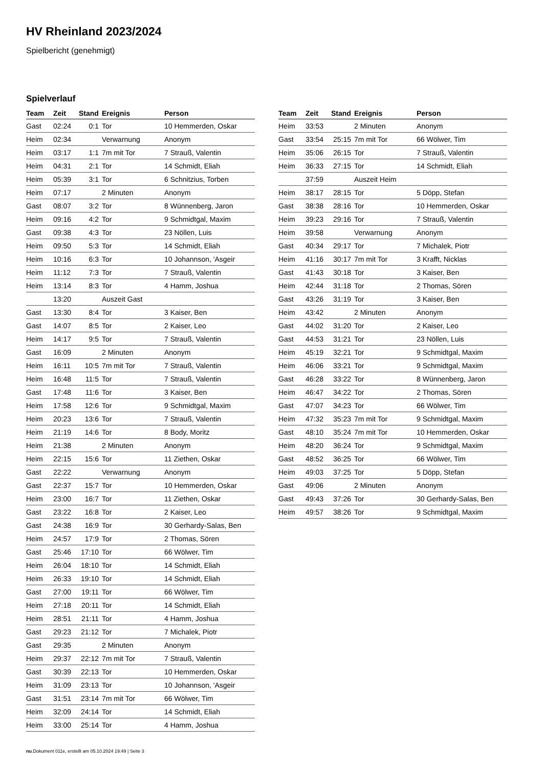HV Rheinland 2023/2024
Spielbericht (genehmigt)
Spielverlauf
| Team | Zeit | Stand | Ereignis | Person |
| --- | --- | --- | --- | --- |
| Gast | 02:24 | 0:1 | Tor | 10 Hemmerden, Oskar |
| Heim | 02:34 | | Verwarnung | Anonym |
| Heim | 03:17 | 1:1 | 7m mit Tor | 7 Strauß, Valentin |
| Heim | 04:31 | 2:1 | Tor | 14 Schmidt, Eliah |
| Heim | 05:39 | 3:1 | Tor | 6 Schnitzius, Torben |
| Heim | 07:17 | | 2 Minuten | Anonym |
| Gast | 08:07 | 3:2 | Tor | 8 Wünnenberg, Jaron |
| Heim | 09:16 | 4:2 | Tor | 9 Schmidtgal, Maxim |
| Gast | 09:38 | 4:3 | Tor | 23 Nöllen, Luis |
| Heim | 09:50 | 5:3 | Tor | 14 Schmidt, Eliah |
| Heim | 10:16 | 6:3 | Tor | 10 Johannson, 'Asgeir |
| Heim | 11:12 | 7:3 | Tor | 7 Strauß, Valentin |
| Heim | 13:14 | 8:3 | Tor | 4 Hamm, Joshua |
| | 13:20 | | Auszeit Gast | |
| Gast | 13:30 | 8:4 | Tor | 3 Kaiser, Ben |
| Gast | 14:07 | 8:5 | Tor | 2 Kaiser, Leo |
| Heim | 14:17 | 9:5 | Tor | 7 Strauß, Valentin |
| Gast | 16:09 | | 2 Minuten | Anonym |
| Heim | 16:11 | 10:5 | 7m mit Tor | 7 Strauß, Valentin |
| Heim | 16:48 | 11:5 | Tor | 7 Strauß, Valentin |
| Gast | 17:48 | 11:6 | Tor | 3 Kaiser, Ben |
| Heim | 17:58 | 12:6 | Tor | 9 Schmidtgal, Maxim |
| Heim | 20:23 | 13:6 | Tor | 7 Strauß, Valentin |
| Heim | 21:19 | 14:6 | Tor | 8 Body, Moritz |
| Heim | 21:38 | | 2 Minuten | Anonym |
| Heim | 22:15 | 15:6 | Tor | 11 Ziethen, Oskar |
| Gast | 22:22 | | Verwarnung | Anonym |
| Gast | 22:37 | 15:7 | Tor | 10 Hemmerden, Oskar |
| Heim | 23:00 | 16:7 | Tor | 11 Ziethen, Oskar |
| Gast | 23:22 | 16:8 | Tor | 2 Kaiser, Leo |
| Gast | 24:38 | 16:9 | Tor | 30 Gerhardy-Salas, Ben |
| Heim | 24:57 | 17:9 | Tor | 2 Thomas, Sören |
| Gast | 25:46 | 17:10 | Tor | 66 Wölwer, Tim |
| Heim | 26:04 | 18:10 | Tor | 14 Schmidt, Eliah |
| Heim | 26:33 | 19:10 | Tor | 14 Schmidt, Eliah |
| Gast | 27:00 | 19:11 | Tor | 66 Wölwer, Tim |
| Heim | 27:18 | 20:11 | Tor | 14 Schmidt, Eliah |
| Heim | 28:51 | 21:11 | Tor | 4 Hamm, Joshua |
| Gast | 29:23 | 21:12 | Tor | 7 Michalek, Piotr |
| Gast | 29:35 | | 2 Minuten | Anonym |
| Heim | 29:37 | 22:12 | 7m mit Tor | 7 Strauß, Valentin |
| Gast | 30:39 | 22:13 | Tor | 10 Hemmerden, Oskar |
| Heim | 31:09 | 23:13 | Tor | 10 Johannson, 'Asgeir |
| Gast | 31:51 | 23:14 | 7m mit Tor | 66 Wölwer, Tim |
| Heim | 32:09 | 24:14 | Tor | 14 Schmidt, Eliah |
| Heim | 33:00 | 25:14 | Tor | 4 Hamm, Joshua |
| Team | Zeit | Stand | Ereignis | Person |
| --- | --- | --- | --- | --- |
| Heim | 33:53 | | 2 Minuten | Anonym |
| Gast | 33:54 | 25:15 | 7m mit Tor | 66 Wölwer, Tim |
| Heim | 35:06 | 26:15 | Tor | 7 Strauß, Valentin |
| Heim | 36:33 | 27:15 | Tor | 14 Schmidt, Eliah |
| | 37:59 | | Auszeit Heim | |
| Heim | 38:17 | 28:15 | Tor | 5 Döpp, Stefan |
| Gast | 38:38 | 28:16 | Tor | 10 Hemmerden, Oskar |
| Heim | 39:23 | 29:16 | Tor | 7 Strauß, Valentin |
| Heim | 39:58 | | Verwarnung | Anonym |
| Gast | 40:34 | 29:17 | Tor | 7 Michalek, Piotr |
| Heim | 41:16 | 30:17 | 7m mit Tor | 3 Krafft, Nicklas |
| Gast | 41:43 | 30:18 | Tor | 3 Kaiser, Ben |
| Heim | 42:44 | 31:18 | Tor | 2 Thomas, Sören |
| Gast | 43:26 | 31:19 | Tor | 3 Kaiser, Ben |
| Heim | 43:42 | | 2 Minuten | Anonym |
| Gast | 44:02 | 31:20 | Tor | 2 Kaiser, Leo |
| Gast | 44:53 | 31:21 | Tor | 23 Nöllen, Luis |
| Heim | 45:19 | 32:21 | Tor | 9 Schmidtgal, Maxim |
| Heim | 46:06 | 33:21 | Tor | 9 Schmidtgal, Maxim |
| Gast | 46:28 | 33:22 | Tor | 8 Wünnenberg, Jaron |
| Heim | 46:47 | 34:22 | Tor | 2 Thomas, Sören |
| Gast | 47:07 | 34:23 | Tor | 66 Wölwer, Tim |
| Heim | 47:32 | 35:23 | 7m mit Tor | 9 Schmidtgal, Maxim |
| Gast | 48:10 | 35:24 | 7m mit Tor | 10 Hemmerden, Oskar |
| Heim | 48:20 | 36:24 | Tor | 9 Schmidtgal, Maxim |
| Gast | 48:52 | 36:25 | Tor | 66 Wölwer, Tim |
| Heim | 49:03 | 37:25 | Tor | 5 Döpp, Stefan |
| Gast | 49:06 | | 2 Minuten | Anonym |
| Gast | 49:43 | 37:26 | Tor | 30 Gerhardy-Salas, Ben |
| Heim | 49:57 | 38:26 | Tor | 9 Schmidtgal, Maxim |
nu.Dokument 011e, erstellt am 05.10.2024 19:49 | Seite 3